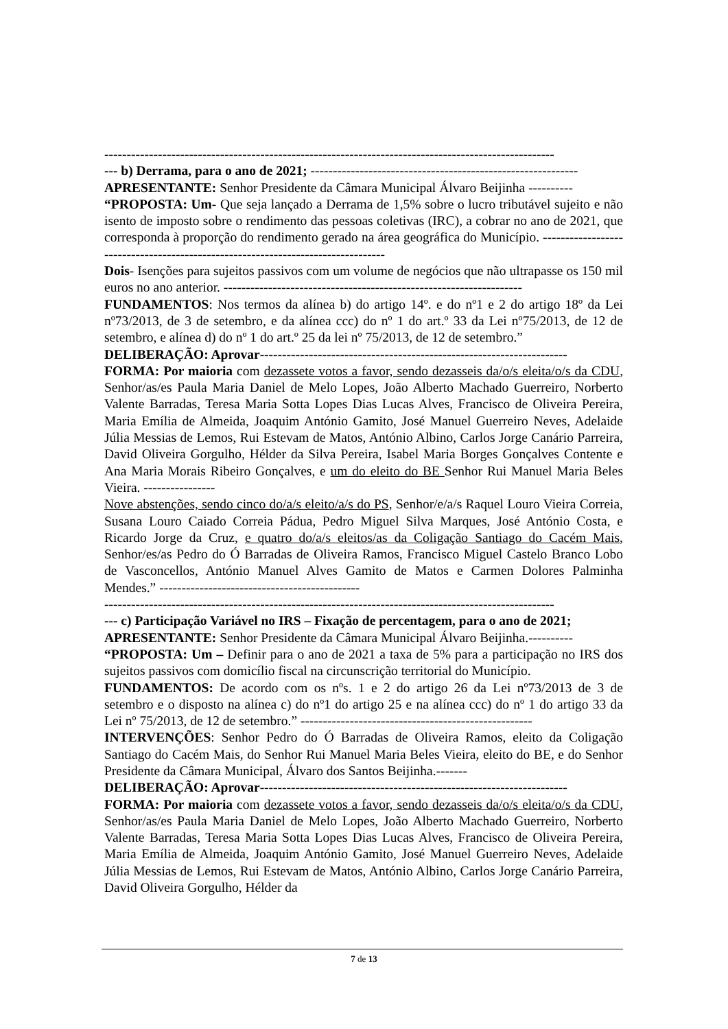-----------------------------------------------------------------------------------------------------
--- b) Derrama, para o ano de 2021; ------------------------------------------------------------
APRESENTANTE: Senhor Presidente da Câmara Municipal Álvaro Beijinha ----------
“PROPOSTA: Um- Que seja lançado a Derrama de 1,5% sobre o lucro tributável sujeito e não isento de imposto sobre o rendimento das pessoas coletivas (IRC), a cobrar no ano de 2021, que corresponda à proporção do rendimento gerado na área geográfica do Município. ---------------------------------------------------------------------------------
Dois- Isenções para sujeitos passivos com um volume de negócios que não ultrapasse os 150 mil euros no ano anterior. -------------------------------------------------------------------
FUNDAMENTOS: Nos termos da alínea b) do artigo 14º. e do nº1 e 2 do artigo 18º da Lei nº73/2013, de 3 de setembro, e da alínea ccc) do nº 1 do art.º 33 da Lei nº75/2013, de 12 de setembro, e alínea d) do nº 1 do art.º 25 da lei nº 75/2013, de 12 de setembro.”
DELIBERAÇÃO: Aprovar---------------------------------------------------------------------
FORMA: Por maioria com dezassete votos a favor, sendo dezasseis da/o/s eleita/o/s da CDU, Senhor/as/es Paula Maria Daniel de Melo Lopes, João Alberto Machado Guerreiro, Norberto Valente Barradas, Teresa Maria Sotta Lopes Dias Lucas Alves, Francisco de Oliveira Pereira, Maria Emília de Almeida, Joaquim António Gamito, José Manuel Guerreiro Neves, Adelaide Júlia Messias de Lemos, Rui Estevam de Matos, António Albino, Carlos Jorge Canário Parreira, David Oliveira Gorgulho, Hélder da Silva Pereira, Isabel Maria Borges Gonçalves Contente e Ana Maria Morais Ribeiro Gonçalves, e um do eleito do BE Senhor Rui Manuel Maria Beles Vieira. ----------------
Nove abstenções, sendo cinco do/a/s eleito/a/s do PS, Senhor/e/a/s Raquel Louro Vieira Correia, Susana Louro Caiado Correia Pádua, Pedro Miguel Silva Marques, José António Costa, e Ricardo Jorge da Cruz, e quatro do/a/s eleitos/as da Coligação Santiago do Cacém Mais, Senhor/es/as Pedro do Ó Barradas de Oliveira Ramos, Francisco Miguel Castelo Branco Lobo de Vasconcellos, António Manuel Alves Gamito de Matos e Carmen Dolores Palminha Mendes.” ---------------------------------------------
-----------------------------------------------------------------------------------------------------
--- c) Participação Variável no IRS – Fixação de percentagem, para o ano de 2021;
APRESENTANTE: Senhor Presidente da Câmara Municipal Álvaro Beijinha.----------
“PROPOSTA: Um – Definir para o ano de 2021 a taxa de 5% para a participação no IRS dos sujeitos passivos com domicílio fiscal na circunscrição territorial do Município.
FUNDAMENTOS: De acordo com os nºs. 1 e 2 do artigo 26 da Lei nº73/2013 de 3 de setembro e o disposto na alínea c) do nº1 do artigo 25 e na alínea ccc) do nº 1 do artigo 33 da Lei nº 75/2013, de 12 de setembro.” ----------------------------------------------------
INTERVENÇÕES: Senhor Pedro do Ó Barradas de Oliveira Ramos, eleito da Coligação Santiago do Cacém Mais, do Senhor Rui Manuel Maria Beles Vieira, eleito do BE, e do Senhor Presidente da Câmara Municipal, Álvaro dos Santos Beijinha.-------
DELIBERAÇÃO: Aprovar---------------------------------------------------------------------
FORMA: Por maioria com dezassete votos a favor, sendo dezasseis da/o/s eleita/o/s da CDU, Senhor/as/es Paula Maria Daniel de Melo Lopes, João Alberto Machado Guerreiro, Norberto Valente Barradas, Teresa Maria Sotta Lopes Dias Lucas Alves, Francisco de Oliveira Pereira, Maria Emília de Almeida, Joaquim António Gamito, José Manuel Guerreiro Neves, Adelaide Júlia Messias de Lemos, Rui Estevam de Matos, António Albino, Carlos Jorge Canário Parreira, David Oliveira Gorgulho, Hélder da
7 de 13